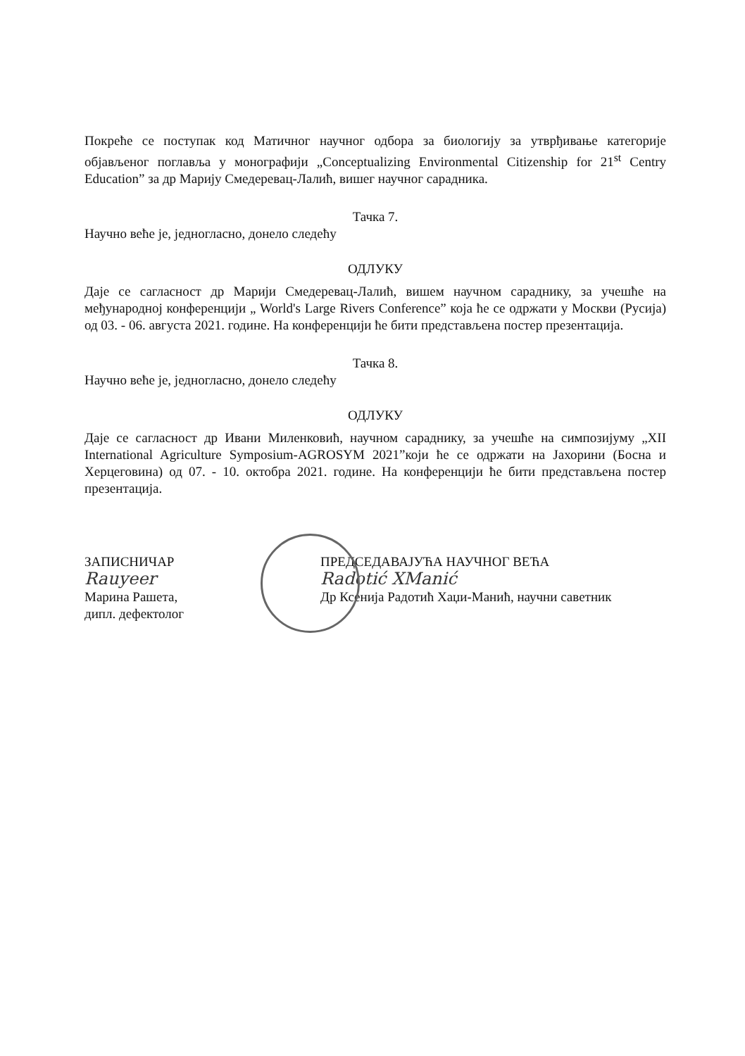Покреће се поступак код Матичног научног одбора за биологију за утврђивање категорије објављеног поглавља у монографији „Conceptualizing Environmental Citizenship for 21<sup>st</sup> Centry Education” за др Марију Смедеревац-Лалић, вишег научног сарадника.
Тачка 7.
Научно веће је, једногласно, донело следећу
ОДЛУКУ
Даје се сагласност др Марији Смедеревац-Лалић, вишем научном сараднику, за учешће на међународној конференцији „ World's Large Rivers Conference” која ће се одржати у Москви (Русија) од 03. - 06. августа 2021. године. На конференцији ће бити представљена постер презентација.
Тачка 8.
Научно веће је, једногласно, донело следећу
ОДЛУКУ
Даје се сагласност др Ивани Миленковић, научном сараднику, за учешће на симпозијуму „XII International Agriculture Symposium-AGROSYM 2021”који ће се одржати на Јахорини (Босна и Херцеговина) од 07. - 10. октобра 2021. године. На конференцији ће бити представљена постер презентација.
ЗАПИСНИЧАР
Rauyeer
Марина Рашета,
дипл. дефектолог
ПРЕДСЕДАВАЈУЋА НАУЧНОГ ВЕЋА
Radotić XManić
Др Ксенија Радотић Хаџи-Манић, научни саветник